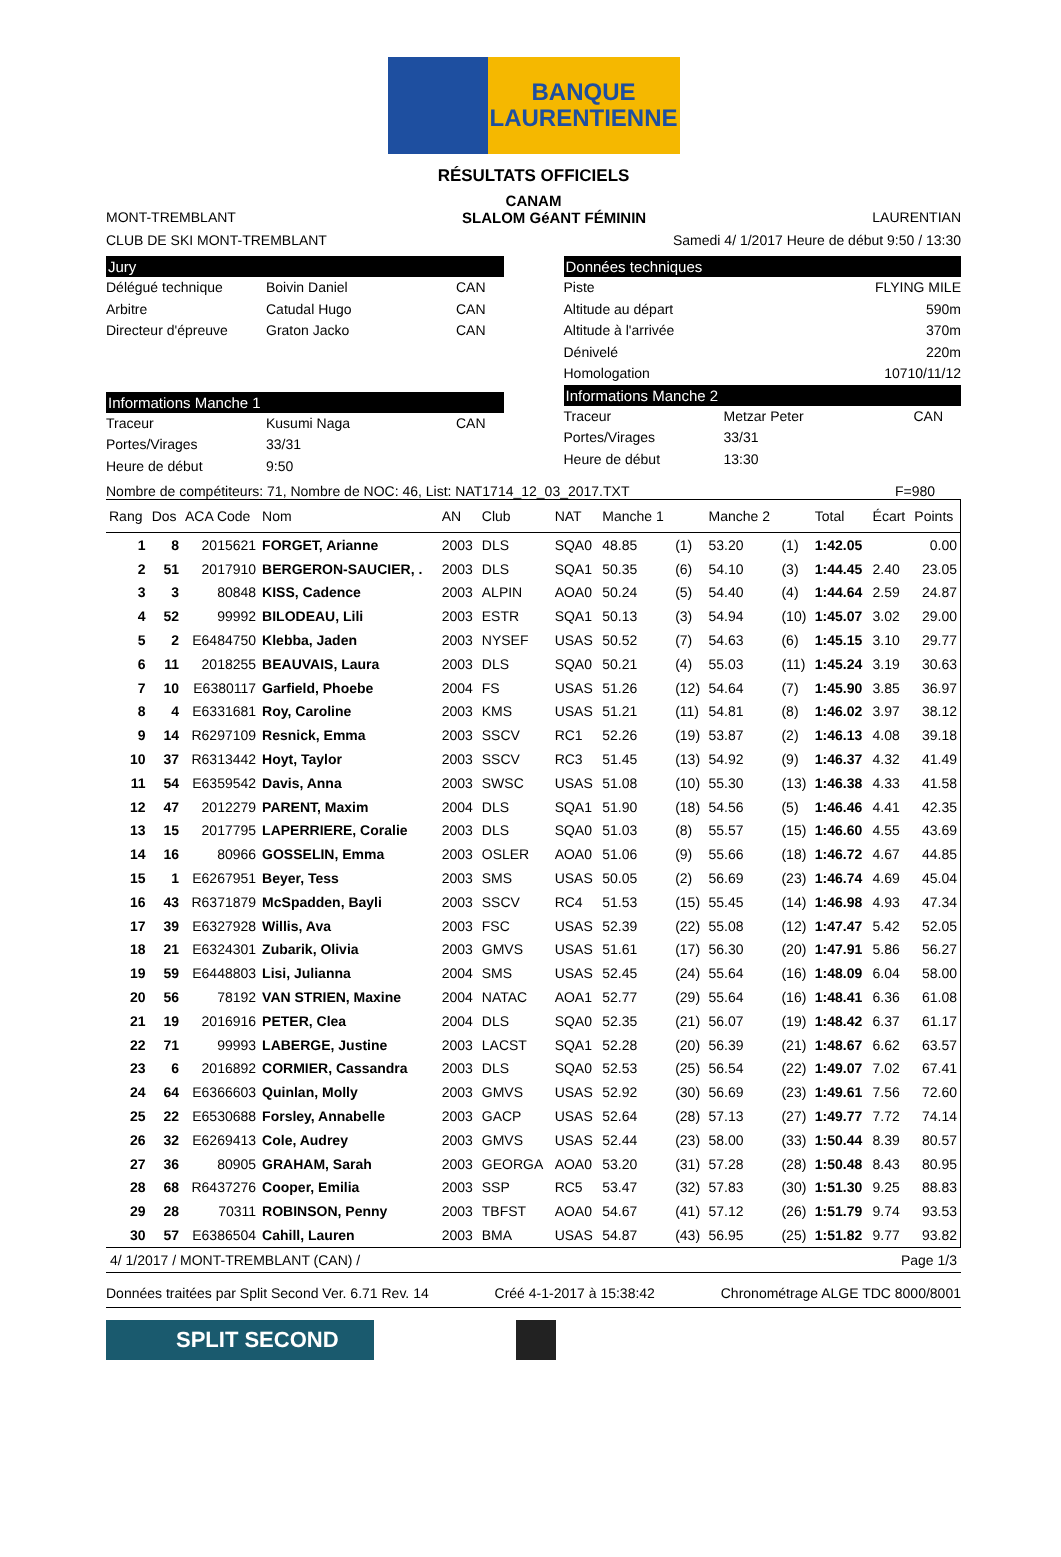BANQUE
LAURENTIENNE
RÉSULTATS OFFICIELS
CANAM
MONT-TREMBLANT SLALOM GéANT FÉMININ LAURENTIAN
CLUB DE SKI MONT-TREMBLANT Samedi 4/ 1/2017 Heure de début 9:50 / 13:30
Jury
Délégué technique Boivin Daniel CAN
Arbitre Catudal Hugo CAN
Directeur d'épreuve Graton Jacko CAN
Informations Manche 1
Traceur Kusumi Naga CAN
Portes/Virages 33/31
Heure de début 9:50
Données techniques
Piste FLYING MILE
Altitude au départ 590m
Altitude à l'arrivée 370m
Dénivelé 220m
Homologation 10710/11/12
Informations Manche 2
Traceur Metzar Peter CAN
Portes/Virages 33/31
Heure de début 13:30
Nombre de compétiteurs: 71, Nombre de NOC: 46, List: NAT1714_12_03_2017.TXT F=980
| Rang | Dos | ACA Code | Nom | AN | Club | NAT | Manche 1 | | Manche 2 | | Total | Écart | Points |
| --- | --- | --- | --- | --- | --- | --- | --- | --- | --- | --- | --- | --- | --- |
| 1 | 8 | 2015621 | FORGET, Arianne | 2003 | DLS | SQA0 | 48.85 | (1) | 53.20 | (1) | 1:42.05 | | 0.00 |
| 2 | 51 | 2017910 | BERGERON-SAUCIER, . | 2003 | DLS | SQA1 | 50.35 | (6) | 54.10 | (3) | 1:44.45 | 2.40 | 23.05 |
| 3 | 3 | 80848 | KISS, Cadence | 2003 | ALPIN | AOA0 | 50.24 | (5) | 54.40 | (4) | 1:44.64 | 2.59 | 24.87 |
| 4 | 52 | 99992 | BILODEAU, Lili | 2003 | ESTR | SQA1 | 50.13 | (3) | 54.94 | (10) | 1:45.07 | 3.02 | 29.00 |
| 5 | 2 | E6484750 | Klebba, Jaden | 2003 | NYSEF | USAS | 50.52 | (7) | 54.63 | (6) | 1:45.15 | 3.10 | 29.77 |
| 6 | 11 | 2018255 | BEAUVAIS, Laura | 2003 | DLS | SQA0 | 50.21 | (4) | 55.03 | (11) | 1:45.24 | 3.19 | 30.63 |
| 7 | 10 | E6380117 | Garfield, Phoebe | 2004 | FS | USAS | 51.26 | (12) | 54.64 | (7) | 1:45.90 | 3.85 | 36.97 |
| 8 | 4 | E6331681 | Roy, Caroline | 2003 | KMS | USAS | 51.21 | (11) | 54.81 | (8) | 1:46.02 | 3.97 | 38.12 |
| 9 | 14 | R6297109 | Resnick, Emma | 2003 | SSCV | RC1 | 52.26 | (19) | 53.87 | (2) | 1:46.13 | 4.08 | 39.18 |
| 10 | 37 | R6313442 | Hoyt, Taylor | 2003 | SSCV | RC3 | 51.45 | (13) | 54.92 | (9) | 1:46.37 | 4.32 | 41.49 |
| 11 | 54 | E6359542 | Davis, Anna | 2003 | SWSC | USAS | 51.08 | (10) | 55.30 | (13) | 1:46.38 | 4.33 | 41.58 |
| 12 | 47 | 2012279 | PARENT, Maxim | 2004 | DLS | SQA1 | 51.90 | (18) | 54.56 | (5) | 1:46.46 | 4.41 | 42.35 |
| 13 | 15 | 2017795 | LAPERRIERE, Coralie | 2003 | DLS | SQA0 | 51.03 | (8) | 55.57 | (15) | 1:46.60 | 4.55 | 43.69 |
| 14 | 16 | 80966 | GOSSELIN, Emma | 2003 | OSLER | AOA0 | 51.06 | (9) | 55.66 | (18) | 1:46.72 | 4.67 | 44.85 |
| 15 | 1 | E6267951 | Beyer, Tess | 2003 | SMS | USAS | 50.05 | (2) | 56.69 | (23) | 1:46.74 | 4.69 | 45.04 |
| 16 | 43 | R6371879 | McSpadden, Bayli | 2003 | SSCV | RC4 | 51.53 | (15) | 55.45 | (14) | 1:46.98 | 4.93 | 47.34 |
| 17 | 39 | E6327928 | Willis, Ava | 2003 | FSC | USAS | 52.39 | (22) | 55.08 | (12) | 1:47.47 | 5.42 | 52.05 |
| 18 | 21 | E6324301 | Zubarik, Olivia | 2003 | GMVS | USAS | 51.61 | (17) | 56.30 | (20) | 1:47.91 | 5.86 | 56.27 |
| 19 | 59 | E6448803 | Lisi, Julianna | 2004 | SMS | USAS | 52.45 | (24) | 55.64 | (16) | 1:48.09 | 6.04 | 58.00 |
| 20 | 56 | 78192 | VAN STRIEN, Maxine | 2004 | NATAC | AOA1 | 52.77 | (29) | 55.64 | (16) | 1:48.41 | 6.36 | 61.08 |
| 21 | 19 | 2016916 | PETER, Clea | 2004 | DLS | SQA0 | 52.35 | (21) | 56.07 | (19) | 1:48.42 | 6.37 | 61.17 |
| 22 | 71 | 99993 | LABERGE, Justine | 2003 | LACST | SQA1 | 52.28 | (20) | 56.39 | (21) | 1:48.67 | 6.62 | 63.57 |
| 23 | 6 | 2016892 | CORMIER, Cassandra | 2003 | DLS | SQA0 | 52.53 | (25) | 56.54 | (22) | 1:49.07 | 7.02 | 67.41 |
| 24 | 64 | E6366603 | Quinlan, Molly | 2003 | GMVS | USAS | 52.92 | (30) | 56.69 | (23) | 1:49.61 | 7.56 | 72.60 |
| 25 | 22 | E6530688 | Forsley, Annabelle | 2003 | GACP | USAS | 52.64 | (28) | 57.13 | (27) | 1:49.77 | 7.72 | 74.14 |
| 26 | 32 | E6269413 | Cole, Audrey | 2003 | GMVS | USAS | 52.44 | (23) | 58.00 | (33) | 1:50.44 | 8.39 | 80.57 |
| 27 | 36 | 80905 | GRAHAM, Sarah | 2003 | GEORGA | AOA0 | 53.20 | (31) | 57.28 | (28) | 1:50.48 | 8.43 | 80.95 |
| 28 | 68 | R6437276 | Cooper, Emilia | 2003 | SSP | RC5 | 53.47 | (32) | 57.83 | (30) | 1:51.30 | 9.25 | 88.83 |
| 29 | 28 | 70311 | ROBINSON, Penny | 2003 | TBFST | AOA0 | 54.67 | (41) | 57.12 | (26) | 1:51.79 | 9.74 | 93.53 |
| 30 | 57 | E6386504 | Cahill, Lauren | 2003 | BMA | USAS | 54.87 | (43) | 56.95 | (25) | 1:51.82 | 9.77 | 93.82 |
4/ 1/2017 / MONT-TREMBLANT (CAN) / Page 1/3
Données traitées par Split Second Ver. 6.71 Rev. 14 Créé 4-1-2017 à 15:38:42 Chronométrage ALGE TDC 8000/8001
SPLIT SECOND